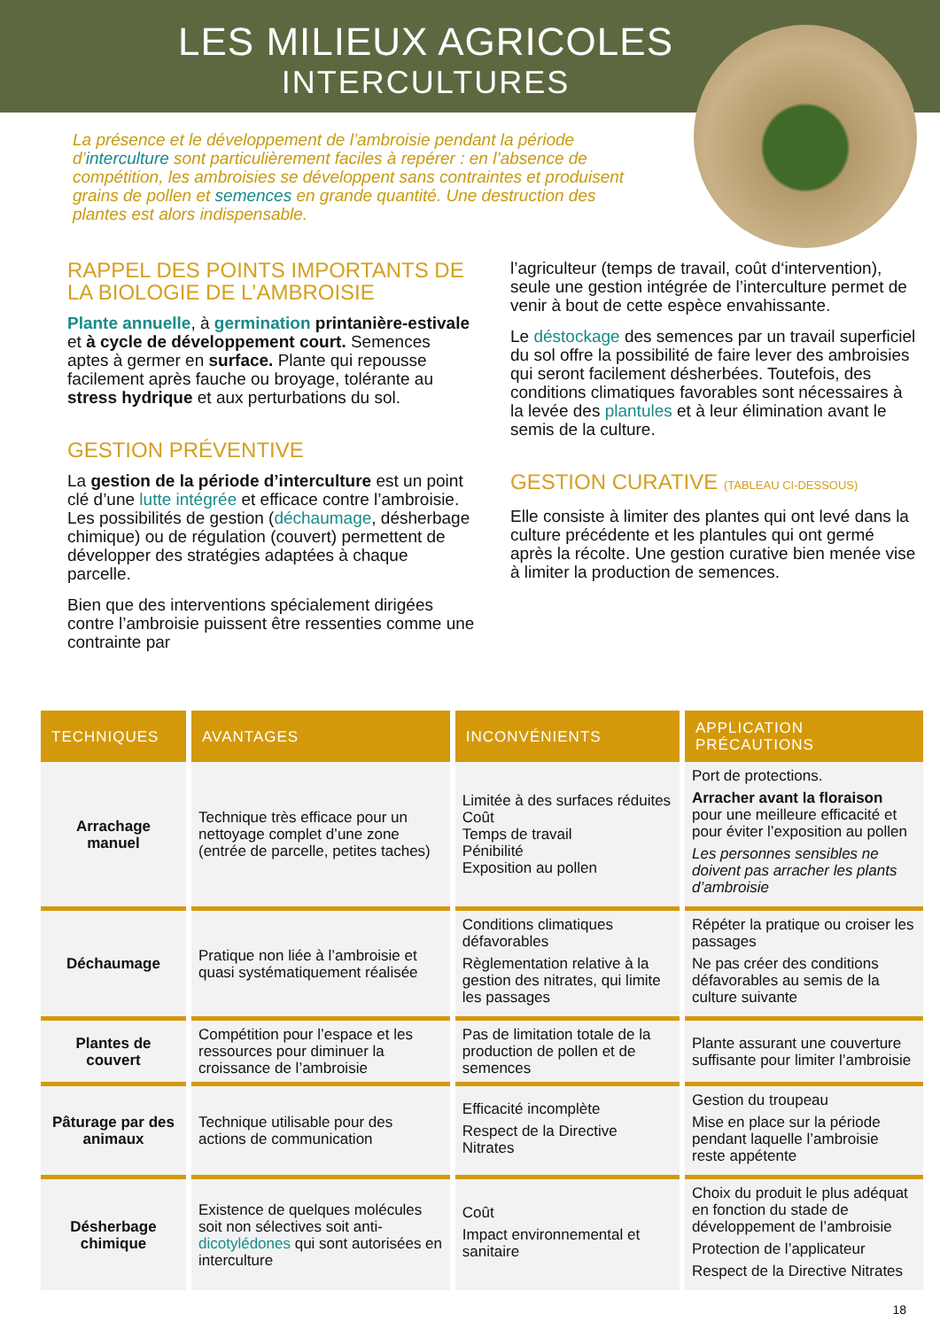LES MILIEUX AGRICOLES
INTERCULTURES
La présence et le développement de l’ambroisie pendant la période d’interculture sont particulièrement faciles à repérer : en l’absence de compétition, les ambroisies se développent sans contraintes et produisent grains de pollen et semences en grande quantité. Une destruction des plantes est alors indispensable.
RAPPEL DES POINTS IMPORTANTS DE LA BIOLOGIE DE L’AMBROISIE
Plante annuelle, à germination printanière-estivale et à cycle de développement court. Semences aptes à germer en surface. Plante qui repousse facilement après fauche ou broyage, tolérante au stress hydrique et aux perturbations du sol.
GESTION PRÉVENTIVE
La gestion de la période d’interculture est un point clé d’une lutte intégrée et efficace contre l’ambroisie. Les possibilités de gestion (déchaumage, désherbage chimique) ou de régulation (couvert) permettent de développer des stratégies adaptées à chaque parcelle.
Bien que des interventions spécialement dirigées contre l’ambroisie puissent être ressenties comme une contrainte par
l’agriculteur (temps de travail, coût d‘intervention), seule une gestion intégrée de l’interculture permet de venir à bout de cette espèce envahissante.
Le déstockage des semences par un travail superficiel du sol offre la possibilité de faire lever des ambroisies qui seront facilement désherbées. Toutefois, des conditions climatiques favorables sont nécessaires à la levée des plantules et à leur élimination avant le semis de la culture.
GESTION CURATIVE (TABLEAU CI-DESSOUS)
Elle consiste à limiter des plantes qui ont levé dans la culture précédente et les plantules qui ont germé après la récolte. Une gestion curative bien menée vise à limiter la production de semences.
| TECHNIQUES | AVANTAGES | INCONVÉNIENTS | APPLICATION PRÉCAUTIONS |
| --- | --- | --- | --- |
| Arrachage manuel | Technique très efficace pour un nettoyage complet d’une zone (entrée de parcelle, petites taches) | Limitée à des surfaces réduites Coût Temps de travail Pénibilité Exposition au pollen | Port de protections. Arracher avant la floraison pour une meilleure efficacité et pour éviter l’exposition au pollen Les personnes sensibles ne doivent pas arracher les plants d’ambroisie |
| Déchaumage | Pratique non liée à l’ambroisie et quasi systématiquement réalisée | Conditions climatiques défavorables Règlementation relative à la gestion des nitrates, qui limite les passages | Répéter la pratique ou croiser les passages Ne pas créer des conditions défavorables au semis de la culture suivante |
| Plantes de couvert | Compétition pour l’espace et les ressources pour diminuer la croissance de l’ambroisie | Pas de limitation totale de la production de pollen et de semences | Plante assurant une couverture suffisante pour limiter l’ambroisie |
| Pâturage par des animaux | Technique utilisable pour des actions de communication | Efficacité incomplète Respect de la Directive Nitrates | Gestion du troupeau Mise en place sur la période pendant laquelle l’ambroisie reste appétente |
| Désherbage chimique | Existence de quelques molécules soit non sélectives soit anti- dicotylédones qui sont autorisées en interculture | Coût Impact environnemental et sanitaire | Choix du produit le plus adéquat en fonction du stade de développement de l’ambroisie Protection de l’applicateur Respect de la Directive Nitrates |
18